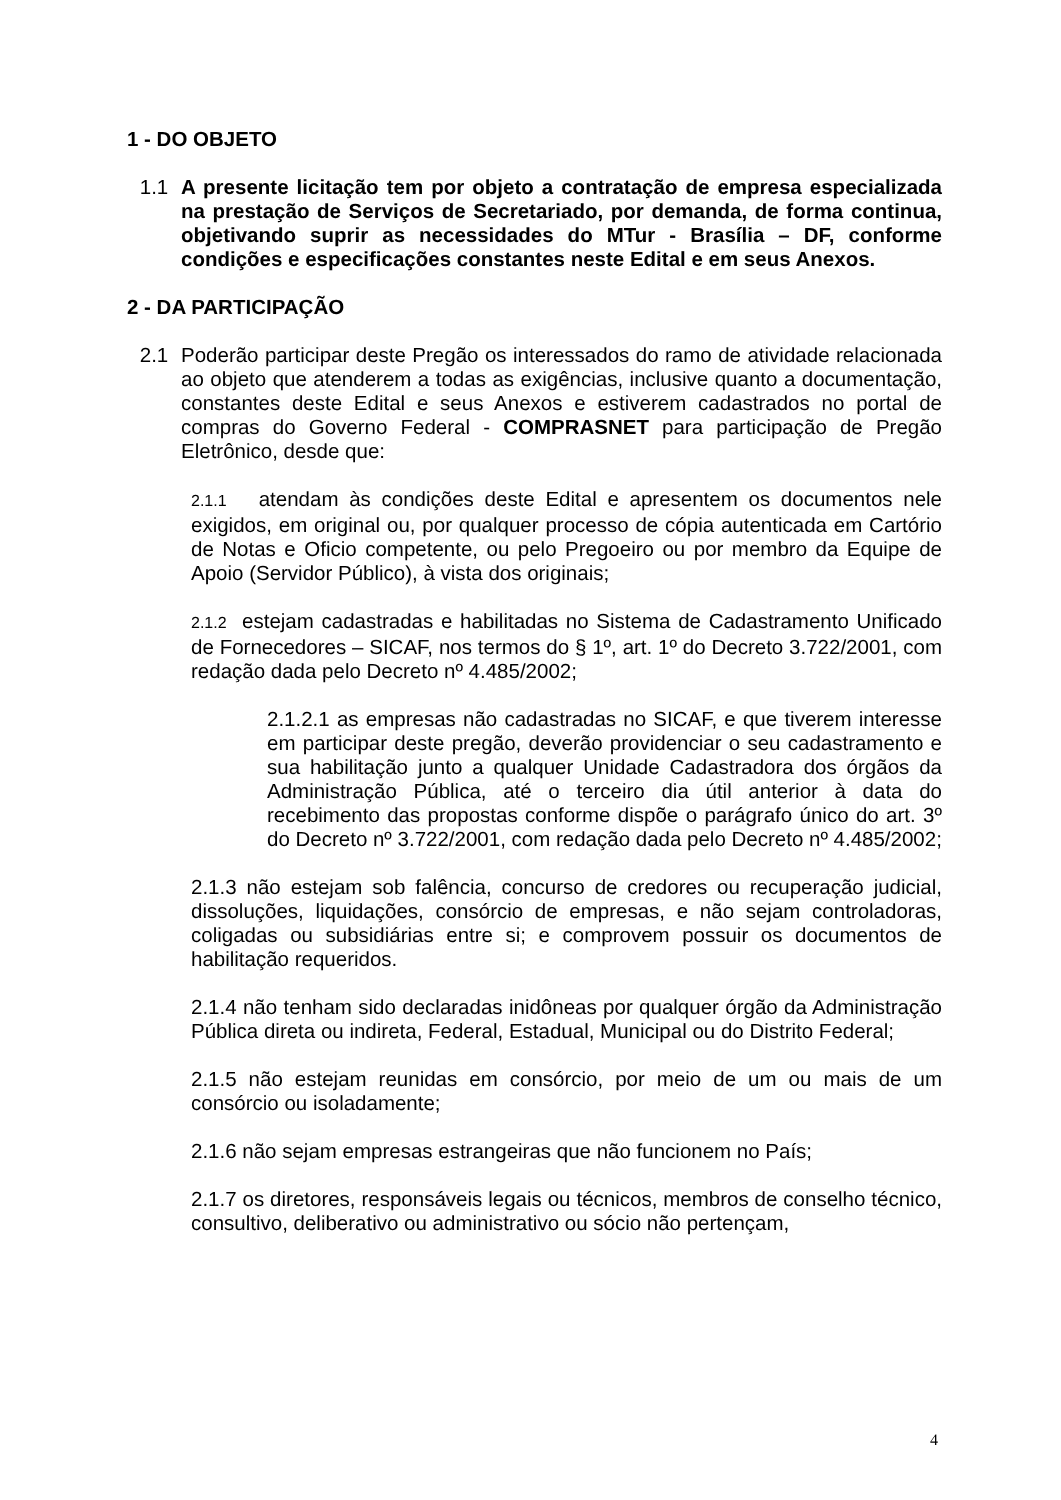1 - DO OBJETO
1.1 A presente licitação tem por objeto a contratação de empresa especializada na prestação de Serviços de Secretariado, por demanda, de forma continua, objetivando suprir as necessidades do MTur - Brasília – DF, conforme condições e especificações constantes neste Edital e em seus Anexos.
2 - DA PARTICIPAÇÃO
2.1 Poderão participar deste Pregão os interessados do ramo de atividade relacionada ao objeto que atenderem a todas as exigências, inclusive quanto a documentação, constantes deste Edital e seus Anexos e estiverem cadastrados no portal de compras do Governo Federal - COMPRASNET para participação de Pregão Eletrônico, desde que:
2.1.1 atendam às condições deste Edital e apresentem os documentos nele exigidos, em original ou, por qualquer processo de cópia autenticada em Cartório de Notas e Oficio competente, ou pelo Pregoeiro ou por membro da Equipe de Apoio (Servidor Público), à vista dos originais;
2.1.2 estejam cadastradas e habilitadas no Sistema de Cadastramento Unificado de Fornecedores – SICAF, nos termos do § 1º, art. 1º do Decreto 3.722/2001, com redação dada pelo Decreto nº 4.485/2002;
2.1.2.1 as empresas não cadastradas no SICAF, e que tiverem interesse em participar deste pregão, deverão providenciar o seu cadastramento e sua habilitação junto a qualquer Unidade Cadastradora dos órgãos da Administração Pública, até o terceiro dia útil anterior à data do recebimento das propostas conforme dispõe o parágrafo único do art. 3º do Decreto nº 3.722/2001, com redação dada pelo Decreto nº 4.485/2002;
2.1.3 não estejam sob falência, concurso de credores ou recuperação judicial, dissoluções, liquidações, consórcio de empresas, e não sejam controladoras, coligadas ou subsidiárias entre si; e comprovem possuir os documentos de habilitação requeridos.
2.1.4 não tenham sido declaradas inidôneas por qualquer órgão da Administração Pública direta ou indireta, Federal, Estadual, Municipal ou do Distrito Federal;
2.1.5 não estejam reunidas em consórcio, por meio de um ou mais de um consórcio ou isoladamente;
2.1.6 não sejam empresas estrangeiras que não funcionem no País;
2.1.7 os diretores, responsáveis legais ou técnicos, membros de conselho técnico, consultivo, deliberativo ou administrativo ou sócio não pertençam,
4